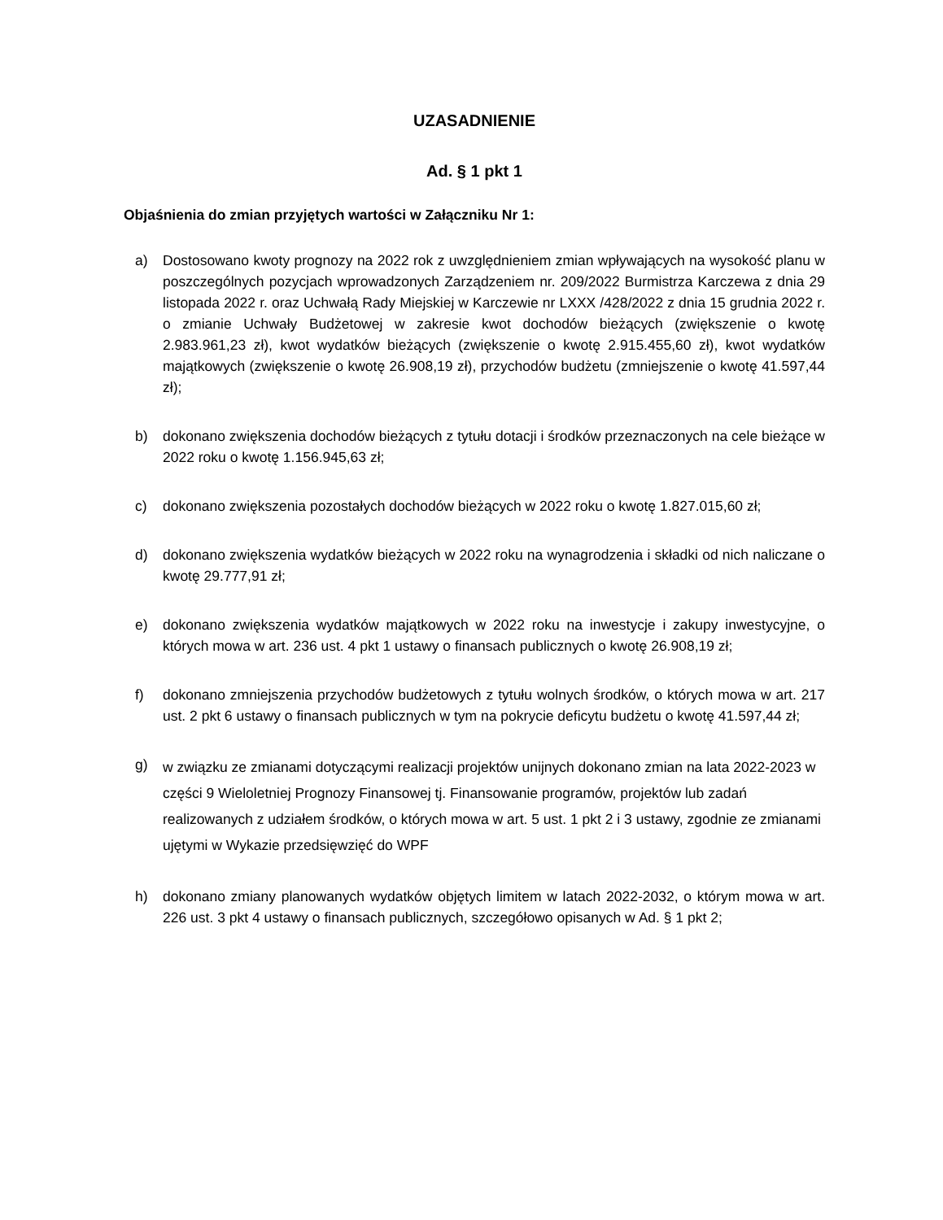UZASADNIENIE
Ad. § 1 pkt 1
Objaśnienia do zmian przyjętych wartości w Załączniku Nr 1:
a) Dostosowano kwoty prognozy na 2022 rok z uwzględnieniem zmian wpływających na wysokość planu w poszczególnych pozycjach wprowadzonych Zarządzeniem nr. 209/2022 Burmistrza Karczewa z dnia 29 listopada 2022 r. oraz Uchwałą Rady Miejskiej w Karczewie nr LXXX /428/2022 z dnia 15 grudnia 2022 r. o zmianie Uchwały Budżetowej w zakresie kwot dochodów bieżących (zwiększenie o kwotę 2.983.961,23 zł), kwot wydatków bieżących (zwiększenie o kwotę 2.915.455,60 zł), kwot wydatków majątkowych (zwiększenie o kwotę 26.908,19 zł), przychodów budżetu (zmniejszenie o kwotę 41.597,44 zł);
b) dokonano zwiększenia dochodów bieżących z tytułu dotacji i środków przeznaczonych na cele bieżące w 2022 roku o kwotę 1.156.945,63 zł;
c) dokonano zwiększenia pozostałych dochodów bieżących w 2022 roku o kwotę 1.827.015,60 zł;
d) dokonano zwiększenia wydatków bieżących w 2022 roku na wynagrodzenia i składki od nich naliczane o kwotę 29.777,91 zł;
e) dokonano zwiększenia wydatków majątkowych w 2022 roku na inwestycje i zakupy inwestycyjne, o których mowa w art. 236 ust. 4 pkt 1 ustawy o finansach publicznych o kwotę 26.908,19 zł;
f) dokonano zmniejszenia przychodów budżetowych z tytułu wolnych środków, o których mowa w art. 217 ust. 2 pkt 6 ustawy o finansach publicznych w tym na pokrycie deficytu budżetu o kwotę 41.597,44 zł;
g) w związku ze zmianami dotyczącymi realizacji projektów unijnych dokonano zmian na lata 2022-2023 w części 9 Wieloletniej Prognozy Finansowej tj. Finansowanie programów, projektów lub zadań realizowanych z udziałem środków, o których mowa w art. 5 ust. 1 pkt 2 i 3 ustawy, zgodnie ze zmianami ujętymi w Wykazie przedsięwzięć do WPF
h) dokonano zmiany planowanych wydatków objętych limitem w latach 2022-2032, o którym mowa w art. 226 ust. 3 pkt 4 ustawy o finansach publicznych, szczegółowo opisanych w Ad. § 1 pkt 2;